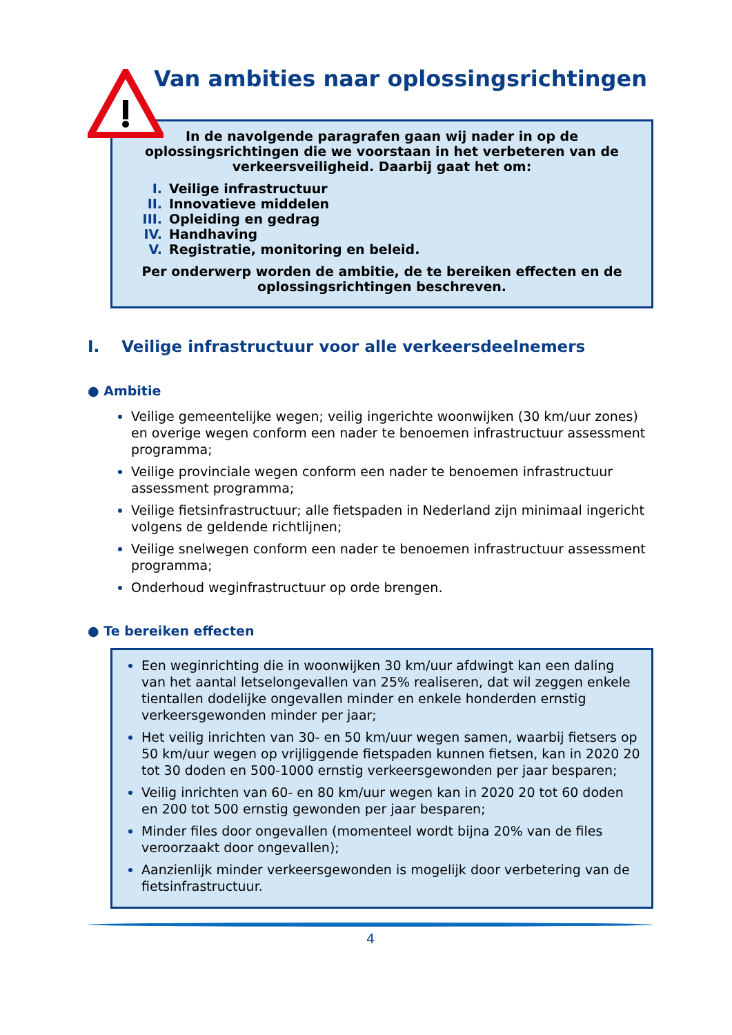Van ambities naar oplossingsrichtingen
In de navolgende paragrafen gaan wij nader in op de oplossingsrichtingen die we voorstaan in het verbeteren van de verkeersveiligheid. Daarbij gaat het om:
I. Veilige infrastructuur
II. Innovatieve middelen
III. Opleiding en gedrag
IV. Handhaving
V. Registratie, monitoring en beleid.
Per onderwerp worden de ambitie, de te bereiken effecten en de oplossingsrichtingen beschreven.
I. Veilige infrastructuur voor alle verkeersdeelnemers
● Ambitie
Veilige gemeentelijke wegen; veilig ingerichte woonwijken (30 km/uur zones) en overige wegen conform een nader te benoemen infrastructuur assessment programma;
Veilige provinciale wegen conform een nader te benoemen infrastructuur assessment programma;
Veilige fietsinfrastructuur; alle fietspaden in Nederland zijn minimaal ingericht volgens de geldende richtlijnen;
Veilige snelwegen conform een nader te benoemen infrastructuur assessment programma;
Onderhoud weginfrastructuur op orde brengen.
● Te bereiken effecten
Een weginrichting die in woonwijken 30 km/uur afdwingt kan een daling van het aantal letselongevallen van 25% realiseren, dat wil zeggen enkele tientallen dodelijke ongevallen minder en enkele honderden ernstig verkeersgewonden minder per jaar;
Het veilig inrichten van 30- en 50 km/uur wegen samen, waarbij fietsers op 50 km/uur wegen op vrijliggende fietspaden kunnen fietsen, kan in 2020 20 tot 30 doden en 500-1000 ernstig verkeersgewonden per jaar besparen;
Veilig inrichten van 60- en 80 km/uur wegen kan in 2020 20 tot 60 doden en 200 tot 500 ernstig gewonden per jaar besparen;
Minder files door ongevallen (momenteel wordt bijna 20% van de files veroorzaakt door ongevallen);
Aanzienlijk minder verkeersgewonden is mogelijk door verbetering van de fietsinfrastructuur.
4